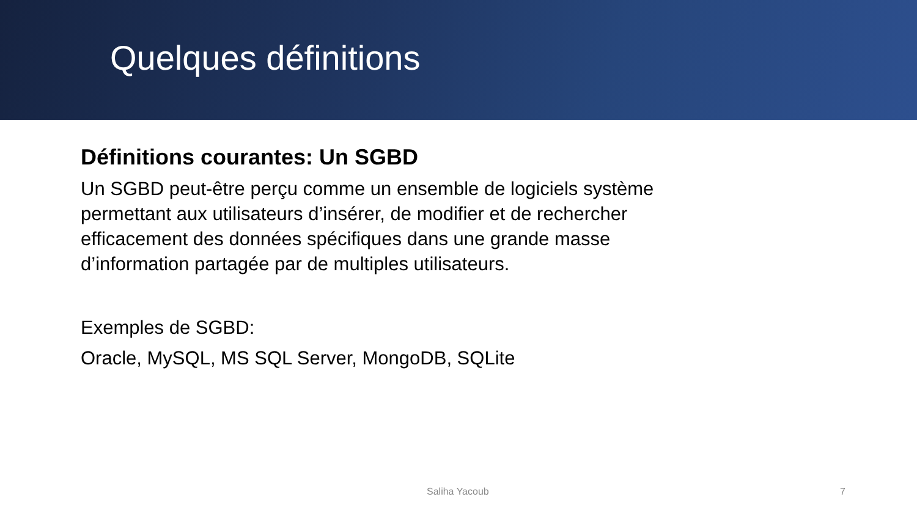Quelques définitions
Définitions courantes: Un SGBD
Un SGBD peut-être perçu comme un ensemble de logiciels système permettant aux utilisateurs d’insérer, de modifier et de rechercher efficacement des données spécifiques dans une grande masse d’information partagée par de multiples utilisateurs.
Exemples de SGBD:
Oracle, MySQL, MS SQL Server, MongoDB, SQLite
Saliha Yacoub 7